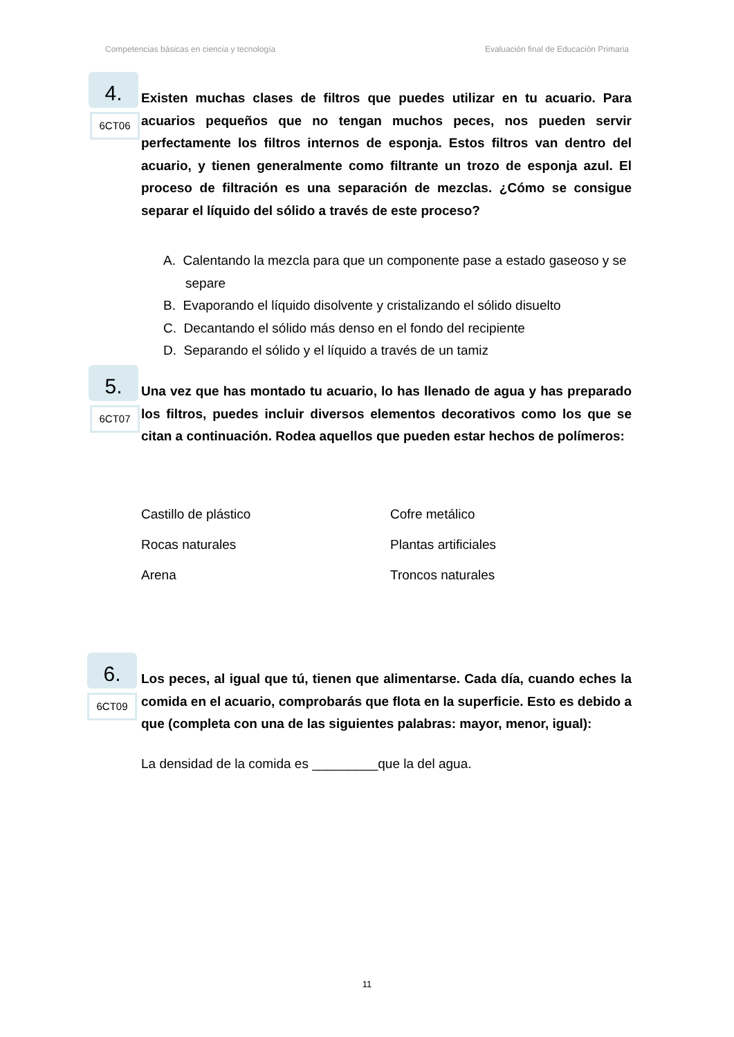Competencias básicas en ciencia y tecnología Evaluación final de Educación Primaria
4.
6CT06
Existen muchas clases de filtros que puedes utilizar en tu acuario. Para acuarios pequeños que no tengan muchos peces, nos pueden servir perfectamente los filtros internos de esponja. Estos filtros van dentro del acuario, y tienen generalmente como filtrante un trozo de esponja azul. El proceso de filtración es una separación de mezclas. ¿Cómo se consigue separar el líquido del sólido a través de este proceso?
A. Calentando la mezcla para que un componente pase a estado gaseoso y se separe
B. Evaporando el líquido disolvente y cristalizando el sólido disuelto
C. Decantando el sólido más denso en el fondo del recipiente
D. Separando el sólido y el líquido a través de un tamiz
5.
6CT07
Una vez que has montado tu acuario, lo has llenado de agua y has preparado los filtros, puedes incluir diversos elementos decorativos como los que se citan a continuación. Rodea aquellos que pueden estar hechos de polímeros:
Castillo de plástico Cofre metálico Rocas naturales Plantas artificiales Arena Troncos naturales
6.
6CT09
Los peces, al igual que tú, tienen que alimentarse. Cada día, cuando eches la comida en el acuario, comprobarás que flota en la superficie. Esto es debido a que (completa con una de las siguientes palabras: mayor, menor, igual):
La densidad de la comida es _________que la del agua.
11